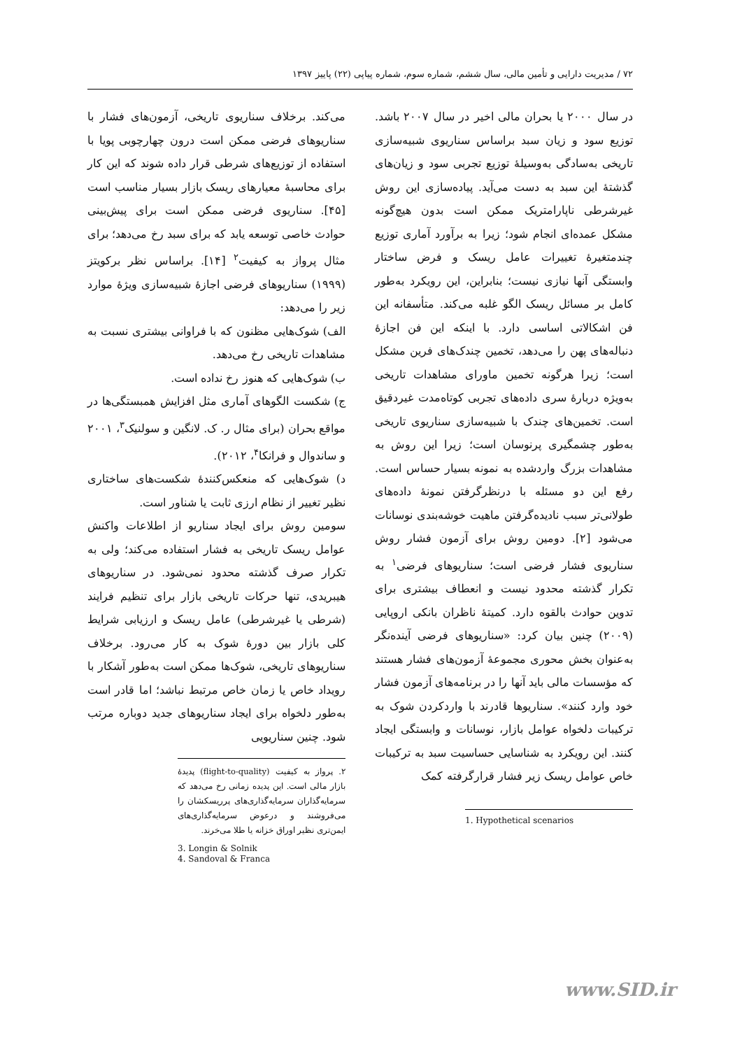۷۲ / مدیریت دارایی و تأمین مالی، سال ششم، شماره سوم، شماره پیاپی (۲۲) پاییز ۱۳۹۷
در سال ۲۰۰۰ یا بحران مالی اخیر در سال ۲۰۰۷ باشد. توزیع سود و زیان سبد براساس سناریوی شبیه‌سازی تاریخی به‌سادگی به‌وسیلهٔ توزیع تجربی سود و زیان‌های گذشتهٔ این سبد به دست می‌آید. پیاده‌سازی این روش غیرشرطی ناپارامتریک ممکن است بدون هیچ‌گونه مشکل عمده‌ای انجام شود؛ زیرا به برآورد آماری توزیع چندمتغیرهٔ تغییرات عامل ریسک و فرض ساختار وابستگی آنها نیازی نیست؛ بنابراین، این رویکرد به‌طور کامل بر مسائل ریسک الگو غلبه می‌کند. متأسفانه این فن اشکالاتی اساسی دارد. با اینکه این فن اجازهٔ دنباله‌های پهن را می‌دهد، تخمین چندک‌های فرین مشکل است؛ زیرا هرگونه تخمین ماورای مشاهدات تاریخی به‌ویژه دربارهٔ سری داده‌های تجربی کوتاه‌مدت غیردقیق است. تخمین‌های چندک با شبیه‌سازی سناریوی تاریخی به‌طور چشمگیری پرنوسان است؛ زیرا این روش به مشاهدات بزرگ واردشده به نمونه بسیار حساس است. رفع این دو مسئله با درنظرگرفتن نمونهٔ داده‌های طولانی‌تر سبب نادیده‌گرفتن ماهیت خوشه‌بندی نوسانات می‌شود [۲]. دومین روش برای آزمون فشار روش سناریوی فشار فرضی است؛ سناریوهای فرضی<sup>۱</sup> به تکرار گذشته محدود نیست و انعطاف بیشتری برای تدوین حوادث بالقوه دارد. کمیتهٔ ناظران بانکی اروپایی (۲۰۰۹) چنین بیان کرد: «سناریوهای فرضی آینده‌نگر به‌عنوان بخش محوری مجموعهٔ آزمون‌های فشار هستند که مؤسسات مالی باید آنها را در برنامه‌های آزمون فشار خود وارد کنند». سناریوها قادرند با واردکردن شوک به ترکیبات دلخواه عوامل بازار، نوسانات و وابستگی ایجاد کنند. این رویکرد به شناسایی حساسیت سبد به ترکیبات خاص عوامل ریسک زیر فشار قرارگرفته کمک
1. Hypothetical scenarios
می‌کند. برخلاف سناریوی تاریخی، آزمون‌های فشار با سناریوهای فرضی ممکن است درون چهارچوبی پویا با استفاده از توزیع‌های شرطی قرار داده شوند که این کار برای محاسبهٔ معیارهای ریسک بازار بسیار مناسب است [۴۵]. سناریوی فرضی ممکن است برای پیش‌بینی حوادث خاصی توسعه یابد که برای سبد رخ می‌دهد؛ برای مثال پرواز به کیفیت<sup>۲</sup> [۱۴]. براساس نظر برکویتز (۱۹۹۹) سناریوهای فرضی اجازهٔ شبیه‌سازی ویژهٔ موارد زیر را می‌دهد:
الف) شوک‌هایی مظنون که با فراوانی بیشتری نسبت به مشاهدات تاریخی رخ می‌دهد.
ب) شوک‌هایی که هنوز رخ نداده است.
ج) شکست الگوهای آماری مثل افزایش همبستگی‌ها در مواقع بحران (برای مثال ر. ک. لانگین و سولنیک<sup>۳</sup>، ۲۰۰۱ و ساندوال و فرانکا<sup>۴</sup>، ۲۰۱۲).
د) شوک‌هایی که منعکس‌کنندهٔ شکست‌های ساختاری نظیر تغییر از نظام ارزی ثابت یا شناور است.
سومین روش برای ایجاد سناریو از اطلاعات واکنش عوامل ریسک تاریخی به فشار استفاده می‌کند؛ ولی به تکرار صرف گذشته محدود نمی‌شود. در سناریوهای هیبریدی، تنها حرکات تاریخی بازار برای تنظیم فرایند (شرطی یا غیرشرطی) عامل ریسک و ارزیابی شرایط کلی بازار بین دورهٔ شوک به کار می‌رود. برخلاف سناریوهای تاریخی، شوک‌ها ممکن است به‌طور آشکار با رویداد خاص یا زمان خاص مرتبط نباشد؛ اما قادر است به‌طور دلخواه برای ایجاد سناریوهای جدید دوباره مرتب شود. چنین سناریویی
۲. پرواز به کیفیت (flight-to-quality) پدیدهٔ بازار مالی است. این پدیده زمانی رخ می‌دهد که سرمایه‌گذاران سرمایه‌گذاری‌های پرریسکشان را می‌فروشند و درعوض سرمایه‌گذاری‌های ایمن‌تری نظیر اوراق خزانه یا طلا می‌خرند.
3. Longin & Solnik
4. Sandoval & Franca
www.SID.ir